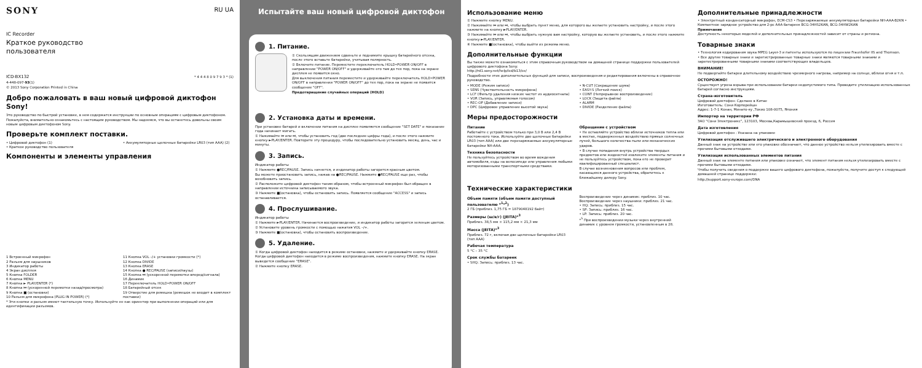SONY
IC Recorder
Краткое руководство пользователя
ICD-BX132
4-448-097-93(1)
© 2013 Sony Corporation Printed in China
RU UA
* 4 4 4 8 0 9 7 9 3 * (1)
Добро пожаловать в ваш новый цифровой диктофон Sony!
Это руководство по быстрой установке, в нем содержатся инструкции по основным операциям с цифровым диктофоном.
Пожалуйста, внимательно ознакомьтесь с настоящим руководством. Мы надеемся, что вы останетесь довольны своим новым цифровым диктофоном Sony.
Проверьте комплект поставки.
• Цифровой диктофон (1)
• Краткое руководство пользователя
• Аккумуляторные щелочные батарейки LR03 (тип AAA) (2)
Компоненты и элементы управления
1 Встроенный микрофон
2 Разъем для наушников
3 Индикатор работы
4 Экран дисплея
5 Кнопка FOLDER
6 Кнопка MENU
7 Кнопка ► PLAY/ENTER (*)
8 Кнопка ⏮ (ускоренной перемотки назад/просмотра)
9 Кнопка ■ (остановки)
10 Разъем для микрофона (PLUG IN POWER) (*)
11 Кнопка VOL –/+ установки громкости (*)
12 Кнопка DIVIDE
13 Кнопка ERASE
14 Кнопка ● REC/PAUSE (записи/паузы)
15 Кнопка ⏭ (ускоренной перемотки вперед/сигнала)
16 Динамик
17 Переключатель HOLD•POWER ON/OFF
18 Батарейный отсек
19 Отверстие для ремешка (ремешок не входит в комплект поставки)
* Эти кнопки и разъем имеют тактильную точку. Используйте ее как ориентир при выполнении операций или для идентификации разъемов.
Испытайте ваш новый цифровой диктофон
1. Питание.
① Скользящим движением сдвиньте и поднимите крышку батарейного отсека, после этого вставьте батарейки, учитывая полярность.
② Включите питание. Переместите переключатель HOLD•POWER ON/OFF в направлении "POWER ON/OFF" и удерживайте его там до тех пор, пока на экране дисплея не появится окно.
Для выключения питания переместите и удерживайте переключатель HOLD•POWER ON/OFF в направлении "POWER ON/OFF" до тех пор, пока на экране не появится сообщение "OFF".
Предотвращение случайных операций (HOLD)
2. Установка даты и времени.
При установке батарей и включении питания на дисплее появляется сообщение "SET DATE" и показание года начинает мигать.
① Нажимайте ⏮ или ⏭, чтобы установить год (две последние цифры года), и после этого нажмите кнопку ►PLAY/ENTER. Повторите эту процедуру, чтобы последовательно установить месяц, день, час и минуты.
3. Запись.
Индикатор работы
① Нажмите ●REC/PAUSE. Запись начнется, и индикатор работы загорится красным цветом.
Вы можете приостановить запись, нажав на ●REC/PAUSE. Нажмите ●REC/PAUSE еще раз, чтобы возобновить запись.
② Расположите цифровой диктофон таким образом, чтобы встроенный микрофон был обращен в направлении источника записываемого звука.
③ Нажмите ■(остановка), чтобы остановить запись. Появляется сообщение "ACCESS" и запись останавливается.
4. Прослушивание.
Индикатор работы
① Нажмите ►PLAY/ENTER. Начинается воспроизведение, и индикатор работы загорится зеленым цветом.
② Установите уровень громкости с помощью нажатия VOL –/+.
③ Нажмите ■(остановка), чтобы остановить воспроизведение.
5. Удаление.
① Когда цифровой диктофон находится в режиме остановки, нажмите и удерживайте кнопку ERASE. Когда цифровой диктофон находится в режиме воспроизведения, нажмите кнопку ERASE. На экран выведется сообщение "ERASE".
② Нажмите кнопку ERASE.
Использование меню
① Нажмите кнопку MENU.
② Нажимайте ⏮ или ⏭, чтобы выбрать пункт меню, для которого вы желаете установить настройку, и после этого нажмите на кнопку ►PLAY/ENTER.
③ Нажимайте ⏮ или ⏭, чтобы выбрать нужную вам настройку, которую вы желаете установить, и после этого нажмите кнопку ►PLAY/ENTER.
④ Нажмите ■(остановка), чтобы выйти из режима меню.
Дополнительные функции
Вы также можете ознакомиться с этим справочным руководством на домашней странице поддержки пользователей цифрового диктофона Sony:
http://rd1.sony.net/help/icd/b13/ce/
Подробности этих дополнительных функций для записи, воспроизведения и редактирования включены в справочное руководство.
• MODE (Режим записи)
• SENS (Чувствительность микрофона)
• LCF (Фильтр удаления низких частот из аудиосигнала)
• VOR (Запись, управляемая голосом)
• REC-OP (Добавление записи)
• DPC (Цифровое управление высотой звука)
• N-CUT (Сокращение шума)
• EASY-S (Легкий поиск)
• CONT (Непрерывное воспроизведение)
• LOCK (Защита файла)
• ALARM
• DIVIDE (Разделение файла)
Меры предосторожности
Питание
Работайте с устройством только при 3,0 В или 2,4 В постоянного тока. Используйте две щелочные батарейки LR03 (тип AAA) или две перезаряжаемые аккумуляторные батарейки NH-AAA.
Техника безопасности
Не пользуйтесь устройством во время вождения автомобиля, езды на велосипеде или управления любыми моторизованными транспортными средствами.
Обращение с устройством
• Не оставляйте устройство вблизи источников тепла или в местах, подверженных воздействию прямых солнечных лучей, большого количества пыли или механических ударов.
• В случае попадания внутрь устройства твердых предметов или жидкостей извлеките элементы питания и не пользуйтесь устройством, пока его не проверит квалифицированный специалист.
В случае возникновения вопросов или проблем, касающихся данного устройства, обратитесь к ближайшему дилеру Sony.
Технические характеристики
Объем памяти (объем памяти доступный пользователю *<sup>1</sup>*<sup>2</sup>)
2 ГБ (приблиз. 1,75 ГБ = 1879048192 байт)
Размеры (ш/в/г) (JEITA)*<sup>3</sup>
Приблиз. 38,5 мм × 115,2 мм × 21,3 мм
Масса (JEITA)*<sup>3</sup>
Приблиз. 72 г, включая две щелочные батарейки LR03 (тип AAA)
Рабочая температура
5 °C – 35 °C
Срок службы батареек
• SHQ: Запись: приблиз. 13 час.
Воспроизведение через динамик: приблиз. 10 час.
Воспроизведение через наушники: приблиз. 21 час.
• HQ: Запись: приблиз. 15 час.
• SP: Запись: приблиз. 16 час.
• LP: Запись: приблиз. 20 час.
*<sup>5</sup> При воспроизведении музыки через внутренний динамик с уровнем громкости, установленным в 28.
Дополнительные принадлежности
• Электретный конденсаторный микрофон, ECM-CS3 • Перезаряжаемые аккумуляторные батарейки NH-AAA-B2KN • Компактное зарядное устройство для 2-pc AAA батареек BCG-34HS2KAN, BCG-34HW2KAN
Примечание
Доступность некоторых моделей и дополнительных принадлежностей зависит от страны и региона.
Товарные знаки
• Технология кодирования звука MPEG Layer-3 и патенты используются по лицензии Fraunhofer IIS and Thomson.
• Все другие товарные знаки и зарегистрированные товарные знаки являются товарными знаками и зарегистрированными товарными знаками соответствующих владельцев.
ВНИМАНИЕ!
Не подвергайте батареи длительному воздействию чрезмерного нагрева, например на солнце, вблизи огня и т.п.
ОСТОРОЖНО!
Существует угроза взрыва при использовании батареи недопустимого типа. Проводите утилизацию использованных батарей согласно инструкциям.
Страна-изготовитель
Цифровой диктофон: Сделано в Китае
Изготовитель: Сони Корпорейшн
Адрес: 1-7-1 Конан, Минато-ку ,Токио 108-0075, Япония
Импортер на территории РФ
ЗАО "Сони Электроникс", 123103, Москва,Карамышевский проезд, 6, Россия
Дата изготовления
Цифровой диктофон : Указана на упаковке
Утилизация отслужившего электрического и электронного оборудования
Данный знак на устройстве или его упаковке обозначает, что данное устройство нельзя утилизировать вместе с прочими бытовыми отходами.
Утилизация использованных элементов питания
Данный знак на элементе питания или упаковке означает, что элемент питания нельзя утилизировать вместе с прочими бытовыми отходами.
Чтобы получить сведения о поддержке вашего цифрового диктофона, пожалуйста, получите доступ к следующей домашней странице поддержки:
http://support.sony-europe.com/DNA